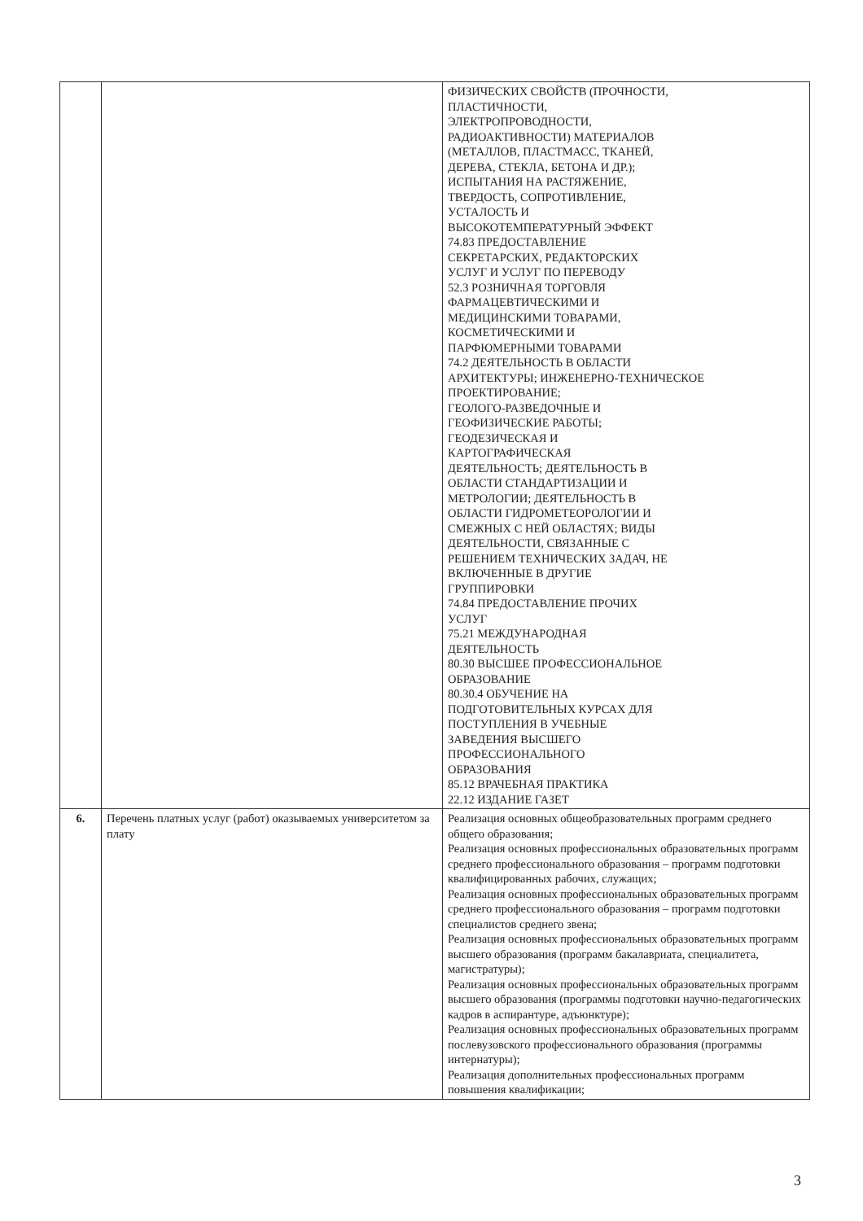| | | ФИЗИЧЕСКИХ СВОЙСТВ (ПРОЧНОСТИ, ПЛАСТИЧНОСТИ, ЭЛЕКТРОПРОВОДНОСТИ, РАДИОАКТИВНОСТИ) МАТЕРИАЛОВ (МЕТАЛЛОВ, ПЛАСТМАСС, ТКАНЕЙ, ДЕРЕВА, СТЕКЛА, БЕТОНА И ДР.); ИСПЫТАНИЯ НА РАСТЯЖЕНИЕ, ТВЕРДОСТЬ, СОПРОТИВЛЕНИЕ, УСТАЛОСТЬ И ВЫСОКОТЕМПЕРАТУРНЫЙ ЭФФЕКТ 74.83 ПРЕДОСТАВЛЕНИЕ СЕКРЕТАРСКИХ, РЕДАКТОРСКИХ УСЛУГ И УСЛУГ ПО ПЕРЕВОДУ 52.3 РОЗНИЧНАЯ ТОРГОВЛЯ ФАРМАЦЕВТИЧЕСКИМИ И МЕДИЦИНСКИМИ ТОВАРАМИ, КОСМЕТИЧЕСКИМИ И ПАРФЮМЕРНЫМИ ТОВАРАМИ 74.2 ДЕЯТЕЛЬНОСТЬ В ОБЛАСТИ АРХИТЕКТУРЫ; ИНЖЕНЕРНО-ТЕХНИЧЕСКОЕ ПРОЕКТИРОВАНИЕ; ГЕОЛОГО-РАЗВЕДОЧНЫЕ И ГЕОФИЗИЧЕСКИЕ РАБОТЫ; ГЕОДЕЗИЧЕСКАЯ И КАРТОГРАФИЧЕСКАЯ ДЕЯТЕЛЬНОСТЬ; ДЕЯТЕЛЬНОСТЬ В ОБЛАСТИ СТАНДАРТИЗАЦИИ И МЕТРОЛОГИИ; ДЕЯТЕЛЬНОСТЬ В ОБЛАСТИ ГИДРОМЕТЕОРОЛОГИИ И СМЕЖНЫХ С НЕЙ ОБЛАСТЯХ; ВИДЫ ДЕЯТЕЛЬНОСТИ, СВЯЗАННЫЕ С РЕШЕНИЕМ ТЕХНИЧЕСКИХ ЗАДАЧ, НЕ ВКЛЮЧЕННЫЕ В ДРУГИЕ ГРУППИРОВКИ 74.84 ПРЕДОСТАВЛЕНИЕ ПРОЧИХ УСЛУГ 75.21 МЕЖДУНАРОДНАЯ ДЕЯТЕЛЬНОСТЬ 80.30 ВЫСШЕЕ ПРОФЕССИОНАЛЬНОЕ ОБРАЗОВАНИЕ 80.30.4 ОБУЧЕНИЕ НА ПОДГОТОВИТЕЛЬНЫХ КУРСАХ ДЛЯ ПОСТУПЛЕНИЯ В УЧЕБНЫЕ ЗАВЕДЕНИЯ ВЫСШЕГО ПРОФЕССИОНАЛЬНОГО ОБРАЗОВАНИЯ 85.12 ВРАЧЕБНАЯ ПРАКТИКА 22.12 ИЗДАНИЕ ГАЗЕТ |
| 6. | Перечень платных услуг (работ) оказываемых университетом за плату | Реализация основных общеобразовательных программ среднего общего образования; Реализация основных профессиональных образовательных программ среднего профессионального образования – программ подготовки квалифицированных рабочих, служащих; Реализация основных профессиональных образовательных программ среднего профессионального образования – программ подготовки специалистов среднего звена; Реализация основных профессиональных образовательных программ высшего образования (программ бакалавриата, специалитета, магистратуры); Реализация основных профессиональных образовательных программ высшего образования (программы подготовки научно-педагогических кадров в аспирантуре, адъюнктуре); Реализация основных профессиональных образовательных программ послевузовского профессионального образования (программы интернатуры); Реализация дополнительных профессиональных программ повышения квалификации; |
3